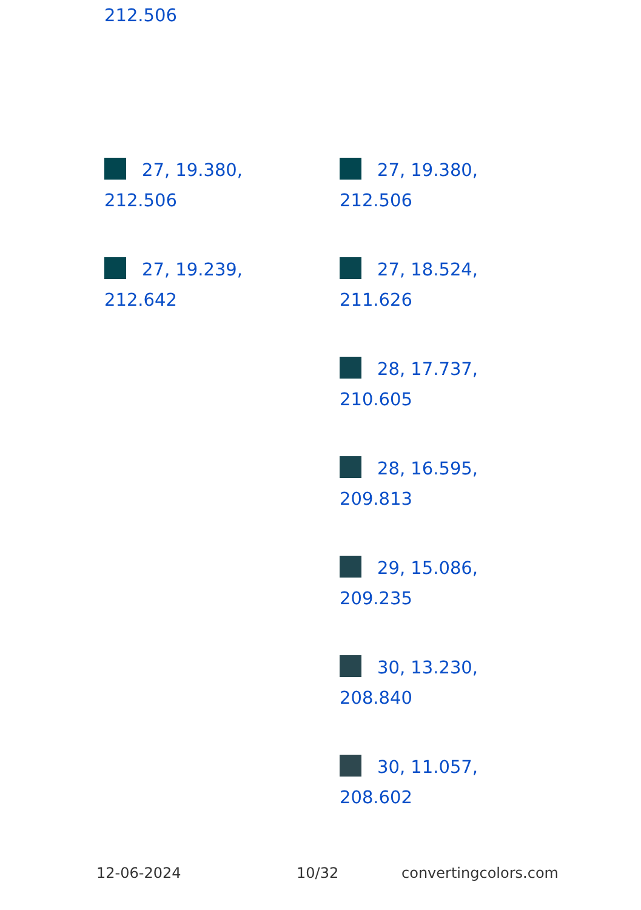212.506
27, 19.380, 212.506
27, 19.380, 212.506
27, 19.239, 212.642
27, 18.524, 211.626
28, 17.737, 210.605
28, 16.595, 209.813
29, 15.086, 209.235
30, 13.230, 208.840
30, 11.057, 208.602
12-06-2024 10/32 convertingcolors.com